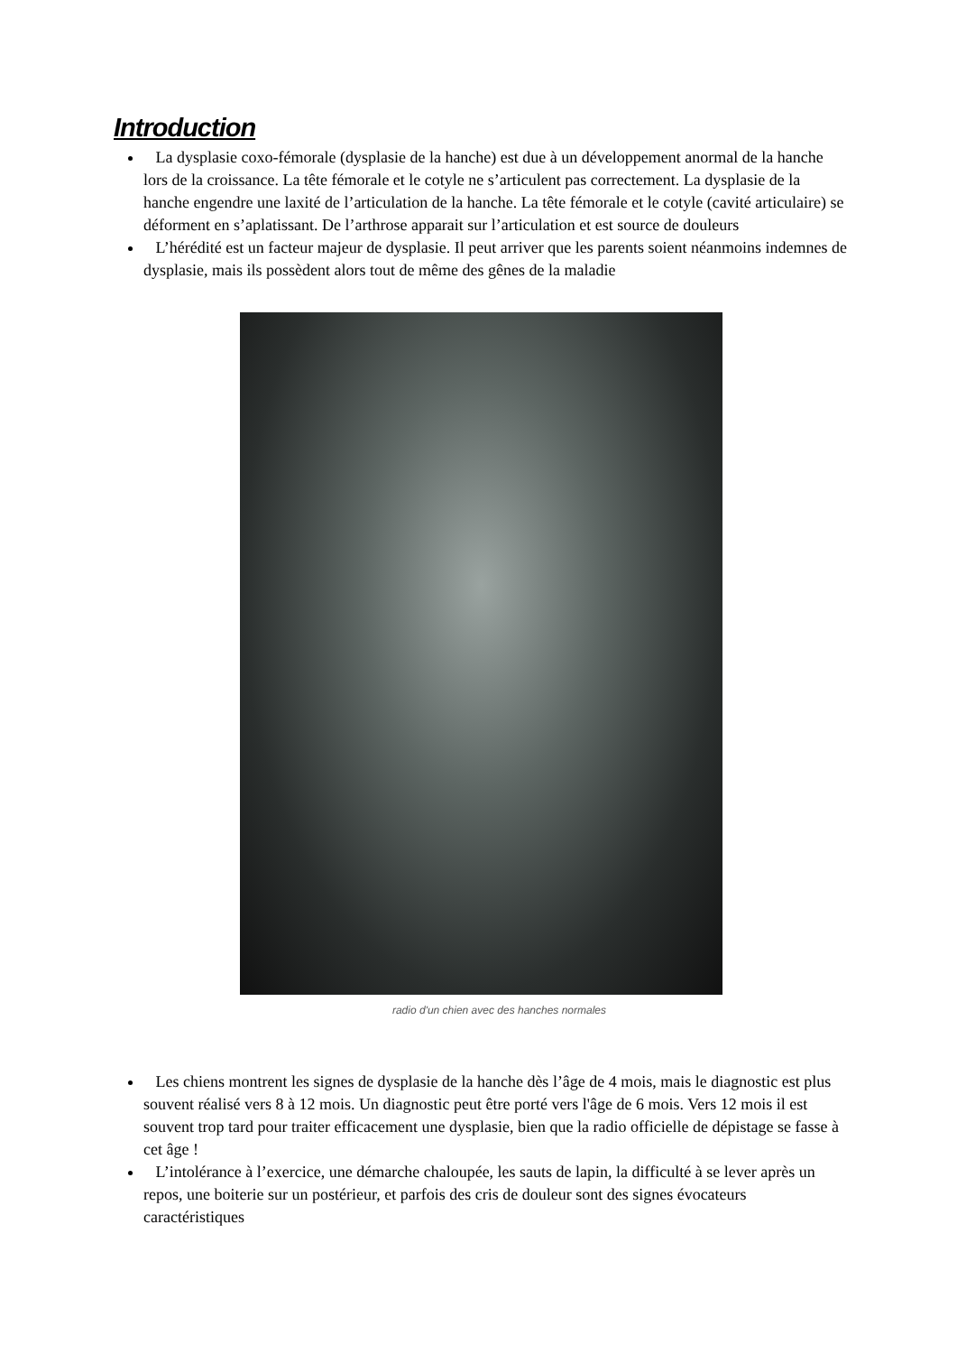Introduction
La dysplasie coxo-fémorale (dysplasie de la hanche) est due à un développement anormal de la hanche lors de la croissance. La tête fémorale et le cotyle ne s’articulent pas correctement. La dysplasie de la hanche engendre une laxité de l’articulation de la hanche. La tête fémorale et le cotyle (cavité articulaire) se déforment en s’aplatissant. De l’arthrose apparait sur l’articulation et est source de douleurs
L’hérédité est un facteur majeur de dysplasie. Il peut arriver que les parents soient néanmoins indemnes de dysplasie, mais ils possèdent alors tout de même des gênes de la maladie
radio d'un chien avec des hanches normales
Les chiens montrent les signes de dysplasie de la hanche dès l’âge de 4 mois, mais le diagnostic est plus souvent réalisé vers 8 à 12 mois. Un diagnostic peut être porté vers l'âge de 6 mois. Vers 12 mois il est souvent trop tard pour traiter efficacement une dysplasie, bien que la radio officielle de dépistage se fasse à cet âge !
L’intolérance à l’exercice, une démarche chaloupée, les sauts de lapin, la difficulté à se lever après un repos, une boiterie sur un postérieur, et parfois des cris de douleur sont des signes évocateurs caractéristiques